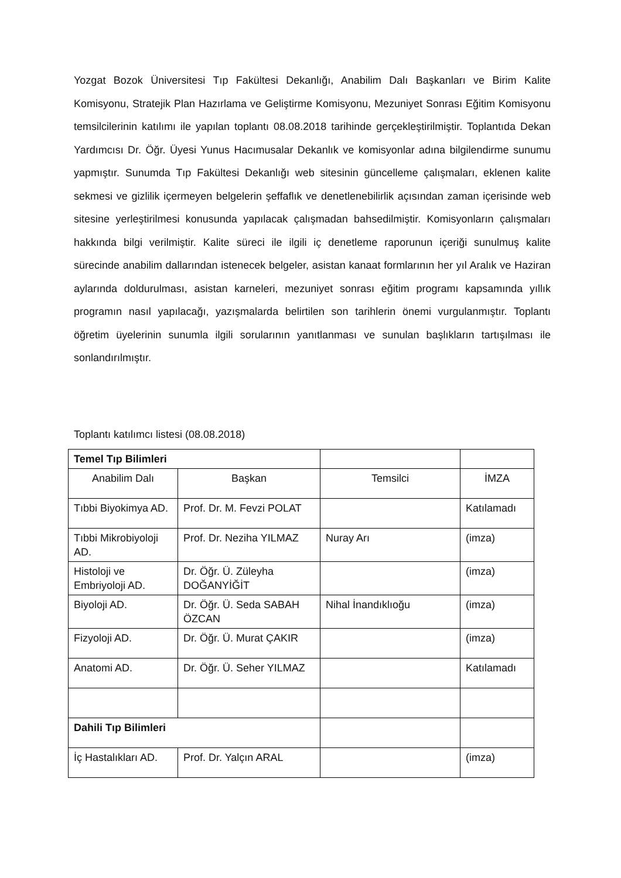Yozgat Bozok Üniversitesi Tıp Fakültesi Dekanlığı, Anabilim Dalı Başkanları ve Birim Kalite Komisyonu, Stratejik Plan Hazırlama ve Geliştirme Komisyonu, Mezuniyet Sonrası Eğitim Komisyonu temsilcilerinin katılımı ile yapılan toplantı 08.08.2018 tarihinde gerçekleştirilmiştir. Toplantıda Dekan Yardımcısı Dr. Öğr. Üyesi Yunus Hacımusalar Dekanlık ve komisyonlar adına bilgilendirme sunumu yapmıştır. Sunumda Tıp Fakültesi Dekanlığı web sitesinin güncelleme çalışmaları, eklenen kalite sekmesi ve gizlilik içermeyen belgelerin şeffaflık ve denetlenebilirlik açısından zaman içerisinde web sitesine yerleştirilmesi konusunda yapılacak çalışmadan bahsedilmiştir. Komisyonların çalışmaları hakkında bilgi verilmiştir. Kalite süreci ile ilgili iç denetleme raporunun içeriği sunulmuş kalite sürecinde anabilim dallarından istenecek belgeler, asistan kanaat formlarının her yıl Aralık ve Haziran aylarında doldurulması, asistan karneleri, mezuniyet sonrası eğitim programı kapsamında yıllık programın nasıl yapılacağı, yazışmalarda belirtilen son tarihlerin önemi vurgulanmıştır. Toplantı öğretim üyelerinin sunumla ilgili sorularının yanıtlanması ve sunulan başlıkların tartışılması ile sonlandırılmıştır.
Toplantı katılımcı listesi (08.08.2018)
| Temel Tıp Bilimleri | | | |
| Anabilim Dalı | Başkan | Temsilci | İMZA |
| Tıbbi Biyokimya AD. | Prof. Dr. M. Fevzi POLAT | | Katılamadı |
| Tıbbi Mikrobiyoloji AD. | Prof. Dr. Neziha YILMAZ | Nuray Arı | (imza) |
| Histoloji ve Embriyoloji AD. | Dr. Öğr. Ü. Züleyha DOĞANYİĞİT | | (imza) |
| Biyoloji AD. | Dr. Öğr. Ü. Seda SABAH ÖZCAN | Nihal İnandıklıoğu | (imza) |
| Fizyoloji AD. | Dr. Öğr. Ü. Murat ÇAKIR | | (imza) |
| Anatomi AD. | Dr. Öğr. Ü. Seher YILMAZ | | Katılamadı |
| Dahili Tıp Bilimleri | | | |
| İç Hastalıkları AD. | Prof. Dr. Yalçın ARAL | | (imza) |